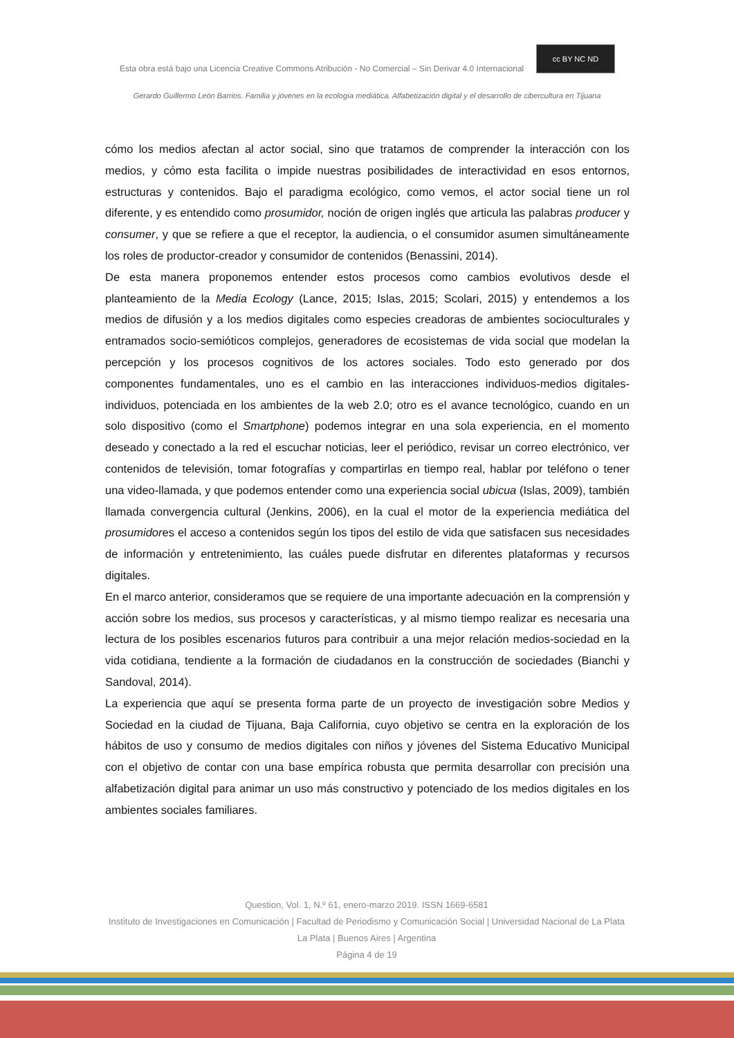Esta obra está bajo una Licencia Creative Commons Atribución - No Comercial – Sin Derivar 4.0 Internacional
cc BY NC ND
Gerardo Guillermo León Barrios. Familia y jóvenes en la ecología mediática. Alfabetización digital y el desarrollo de cibercultura en Tijuana
cómo los medios afectan al actor social, sino que tratamos de comprender la interacción con los medios, y cómo esta facilita o impide nuestras posibilidades de interactividad en esos entornos, estructuras y contenidos. Bajo el paradigma ecológico, como vemos, el actor social tiene un rol diferente, y es entendido como prosumidor, noción de origen inglés que articula las palabras producer y consumer, y que se refiere a que el receptor, la audiencia, o el consumidor asumen simultáneamente los roles de productor-creador y consumidor de contenidos (Benassini, 2014).
De esta manera proponemos entender estos procesos como cambios evolutivos desde el planteamiento de la Media Ecology (Lance, 2015; Islas, 2015; Scolari, 2015) y entendemos a los medios de difusión y a los medios digitales como especies creadoras de ambientes socioculturales y entramados socio-semióticos complejos, generadores de ecosistemas de vida social que modelan la percepción y los procesos cognitivos de los actores sociales. Todo esto generado por dos componentes fundamentales, uno es el cambio en las interacciones individuos-medios digitales-individuos, potenciada en los ambientes de la web 2.0; otro es el avance tecnológico, cuando en un solo dispositivo (como el Smartphone) podemos integrar en una sola experiencia, en el momento deseado y conectado a la red el escuchar noticias, leer el periódico, revisar un correo electrónico, ver contenidos de televisión, tomar fotografías y compartirlas en tiempo real, hablar por teléfono o tener una video-llamada, y que podemos entender como una experiencia social ubicua (Islas, 2009), también llamada convergencia cultural (Jenkins, 2006), en la cual el motor de la experiencia mediática del prosumidores el acceso a contenidos según los tipos del estilo de vida que satisfacen sus necesidades de información y entretenimiento, las cuáles puede disfrutar en diferentes plataformas y recursos digitales.
En el marco anterior, consideramos que se requiere de una importante adecuación en la comprensión y acción sobre los medios, sus procesos y características, y al mismo tiempo realizar es necesaria una lectura de los posibles escenarios futuros para contribuir a una mejor relación medios-sociedad en la vida cotidiana, tendiente a la formación de ciudadanos en la construcción de sociedades (Bianchi y Sandoval, 2014).
La experiencia que aquí se presenta forma parte de un proyecto de investigación sobre Medios y Sociedad en la ciudad de Tijuana, Baja California, cuyo objetivo se centra en la exploración de los hábitos de uso y consumo de medios digitales con niños y jóvenes del Sistema Educativo Municipal con el objetivo de contar con una base empírica robusta que permita desarrollar con precisión una alfabetización digital para animar un uso más constructivo y potenciado de los medios digitales en los ambientes sociales familiares.
Question, Vol. 1, N.º 61, enero-marzo 2019. ISSN 1669-6581
Instituto de Investigaciones en Comunicación | Facultad de Periodismo y Comunicación Social | Universidad Nacional de La Plata La Plata | Buenos Aires | Argentina
Página 4 de 19